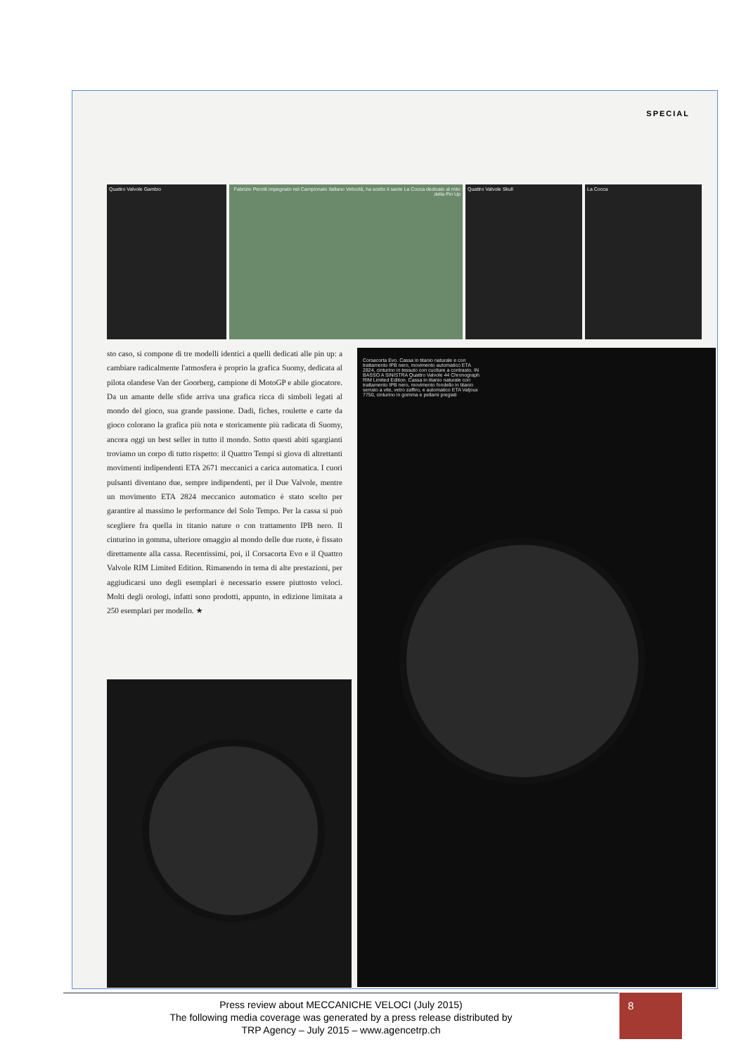SPECIAL
Quattro Valvole Gambio Fabrizio Perotti impegnato nel Campionato Italiano Velocità, ha scelto il sante La Cocca dedicato al mito della Pin Up
Quattro Valvole Skull La Cocca
sto caso, si compone di tre modelli identici a quelli dedicati alle pin up: a cambiare radicalmente l'atmosfera è proprio la grafica Suomy, dedicata al pilota olandese Van der Goorberg, campione di MotoGP e abile giocatore. Da un amante delle sfide arriva una grafica ricca di simboli legati al mondo del gioco, sua grande passione. Dadi, fiches, roulette e carte da gioco colorano la grafica più nota e storicamente più radicata di Suomy, ancora oggi un best seller in tutto il mondo. Sotto questi abiti sgargianti troviamo un corpo di tutto rispetto: il Quattro Tempi si giova di altrettanti movimenti indipendenti ETA 2671 meccanici a carica automatica. I cuori pulsanti diventano due, sempre indipendenti, per il Due Valvole, mentre un movimento ETA 2824 meccanico automatico è stato scelto per garantire al massimo le performance del Solo Tempo. Per la cassa si può scegliere fra quella in titanio nature o con trattamento IPB nero. Il cinturino in gomma, ulteriore omaggio al mondo delle due ruote, è fissato direttamente alla cassa. Recentissimi, poi, il Corsacorta Evo e il Quattro Valvole RIM Limited Edition. Rimanendo in tema di alte prestazioni, per aggiudicarsi uno degli esemplari è necessario essere piuttosto veloci. Molti degli orologi, infatti sono prodotti, appunto, in edizione limitata a 250 esemplari per modello. ★
Corsacorta Evo. Cassa in titanio naturale e con trattamento IPB nero, movimento automatico ETA 2824, cinturino in tessuto con cuciture a contrasto. IN BASSO A SINISTRA Quattro Valvole 44 Chronograph RIM Limited Edition. Cassa in titanio naturale con trattamento IPB nero, movimento fondello in titanio serrato a vite, vetro zaffiro, e automatico ETA Valjoux 7750, cinturino in gomma e pellami pregiati
Press review about MECCANICHE VELOCI (July 2015)
The following media coverage was generated by a press release distributed by
TRP Agency – July 2015 – www.agencetrp.ch
8